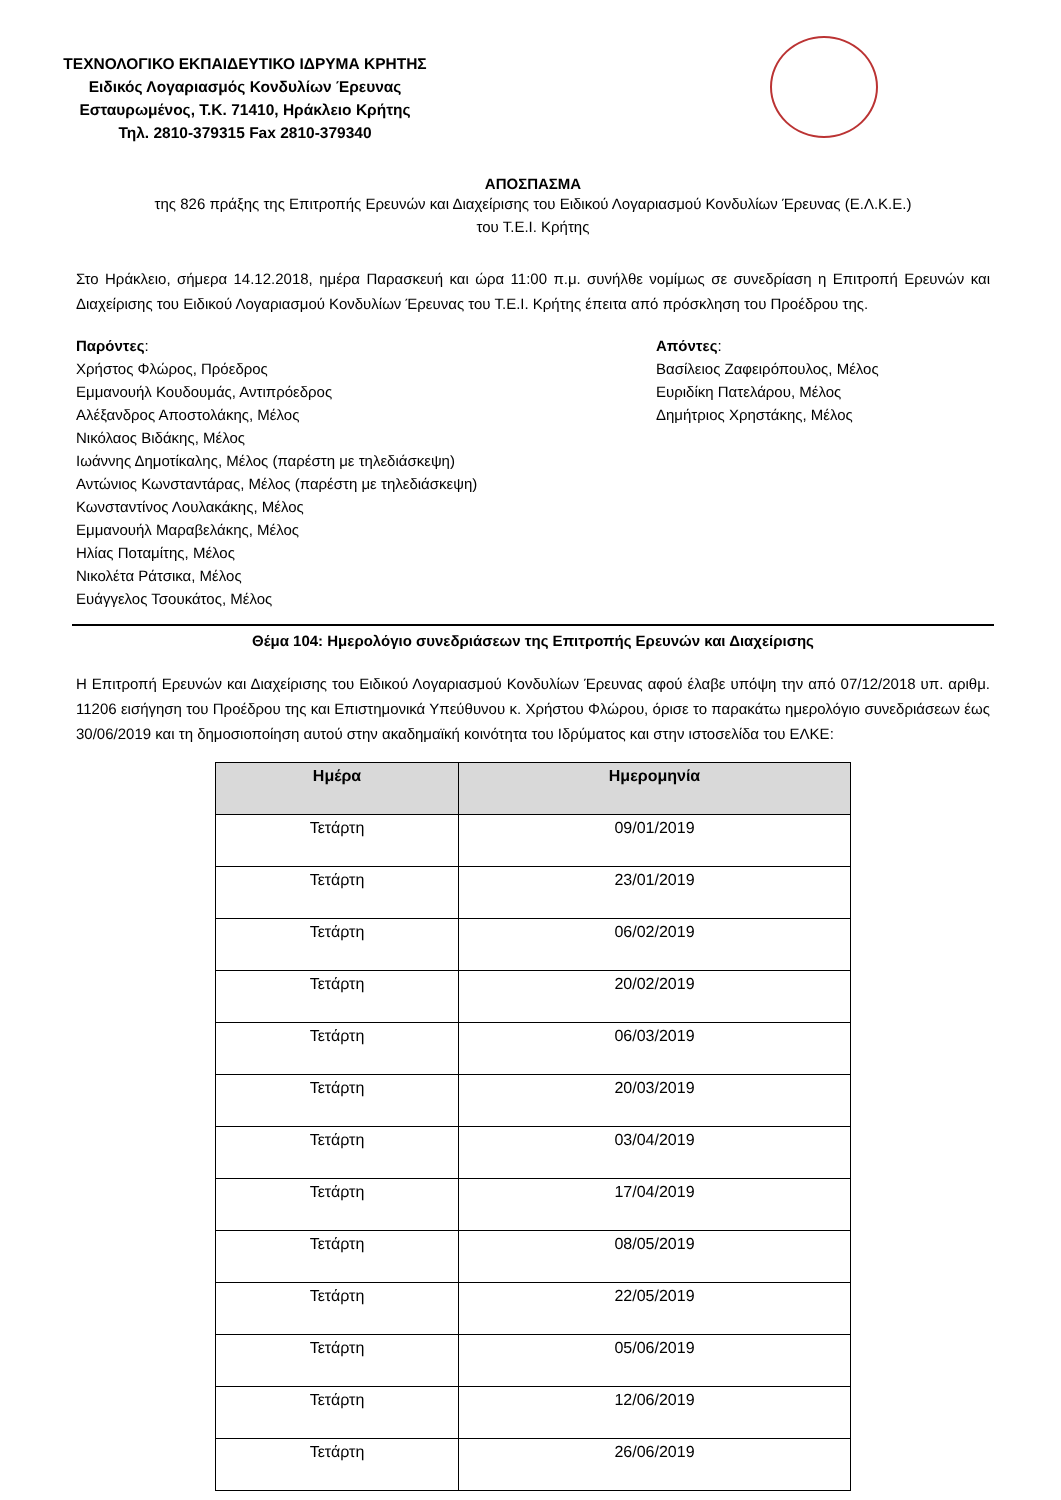ΤΕΧΝΟΛΟΓΙΚΟ ΕΚΠΑΙΔΕΥΤΙΚΟ ΙΔΡΥΜΑ ΚΡΗΤΗΣ
Ειδικός Λογαριασμός Κονδυλίων Έρευνας
Εσταυρωμένος, Τ.Κ. 71410, Ηράκλειο Κρήτης
Τηλ. 2810-379315 Fax 2810-379340
ΑΠΟΣΠΑΣΜΑ
της 826 πράξης της Επιτροπής Ερευνών και Διαχείρισης του Ειδικού Λογαριασμού Κονδυλίων Έρευνας (Ε.Λ.Κ.Ε.)
του Τ.Ε.Ι. Κρήτης
Στο Ηράκλειο, σήμερα 14.12.2018, ημέρα Παρασκευή και ώρα 11:00 π.μ. συνήλθε νομίμως σε συνεδρίαση η Επιτροπή Ερευνών και Διαχείρισης του Ειδικού Λογαριασμού Κονδυλίων Έρευνας του Τ.Ε.Ι. Κρήτης έπειτα από πρόσκληση του Προέδρου της.
Παρόντες:
Χρήστος Φλώρος, Πρόεδρος
Εμμανουήλ Κουδουμάς, Αντιπρόεδρος
Αλέξανδρος Αποστολάκης, Μέλος
Νικόλαος Βιδάκης, Μέλος
Ιωάννης Δημοτίκαλης, Μέλος (παρέστη με τηλεδιάσκεψη)
Αντώνιος Κωνσταντάρας, Μέλος (παρέστη με τηλεδιάσκεψη)
Κωνσταντίνος Λουλακάκης, Μέλος
Εμμανουήλ Μαραβελάκης, Μέλος
Ηλίας Ποταμίτης, Μέλος
Νικολέτα Ράτσικα, Μέλος
Ευάγγελος Τσουκάτος, Μέλος
Απόντες:
Βασίλειος Ζαφειρόπουλος, Μέλος
Ευριδίκη Πατελάρου, Μέλος
Δημήτριος Χρηστάκης, Μέλος
Θέμα 104: Ημερολόγιο συνεδριάσεων της Επιτροπής Ερευνών και Διαχείρισης
Η Επιτροπή Ερευνών και Διαχείρισης του Ειδικού Λογαριασμού Κονδυλίων Έρευνας αφού έλαβε υπόψη την από 07/12/2018 υπ. αριθμ. 11206 εισήγηση του Προέδρου της και Επιστημονικά Υπεύθυνου κ. Χρήστου Φλώρου, όρισε το παρακάτω ημερολόγιο συνεδριάσεων έως 30/06/2019 και τη δημοσιοποίηση αυτού στην ακαδημαϊκή κοινότητα του Ιδρύματος και στην ιστοσελίδα του ΕΛΚΕ:
| Ημέρα | Ημερομηνία |
| --- | --- |
| Τετάρτη | 09/01/2019 |
| Τετάρτη | 23/01/2019 |
| Τετάρτη | 06/02/2019 |
| Τετάρτη | 20/02/2019 |
| Τετάρτη | 06/03/2019 |
| Τετάρτη | 20/03/2019 |
| Τετάρτη | 03/04/2019 |
| Τετάρτη | 17/04/2019 |
| Τετάρτη | 08/05/2019 |
| Τετάρτη | 22/05/2019 |
| Τετάρτη | 05/06/2019 |
| Τετάρτη | 12/06/2019 |
| Τετάρτη | 26/06/2019 |